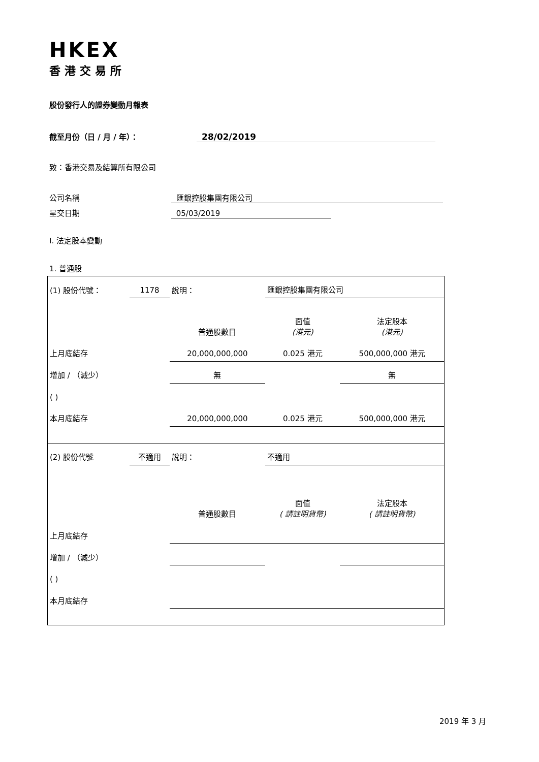HKEX
香港交易所
股份發行人的證券變動月報表
截至月份（日 / 月 / 年）： 28/02/2019
致：香港交易及結算所有限公司
公司名稱 匯銀控股集團有限公司
呈交日期 05/03/2019
I. 法定股本變動
1. 普通股
| (1) 股份代號： | 1178 | 說明： | 匯銀控股集團有限公司 | |
| | | 普通股數目 | 面值 (港元) | 法定股本 (港元) |
| 上月底結存 | | 20,000,000,000 | 0.025 港元 | 500,000,000 港元 |
| 增加 / （減少） | | 無 | | 無 |
| ( ) | | | | |
| 本月底結存 | | 20,000,000,000 | 0.025 港元 | 500,000,000 港元 |
| (2) 股份代號 | 不適用 | 說明： | 不適用 | |
| | | 普通股數目 | 面值 ( 請註明貨幣) | 法定股本 ( 請註明貨幣) |
| 上月底結存 | | | | |
| 增加 / （減少） | | | | |
| ( ) | | | | |
| 本月底結存 | | | | |
2019 年 3 月